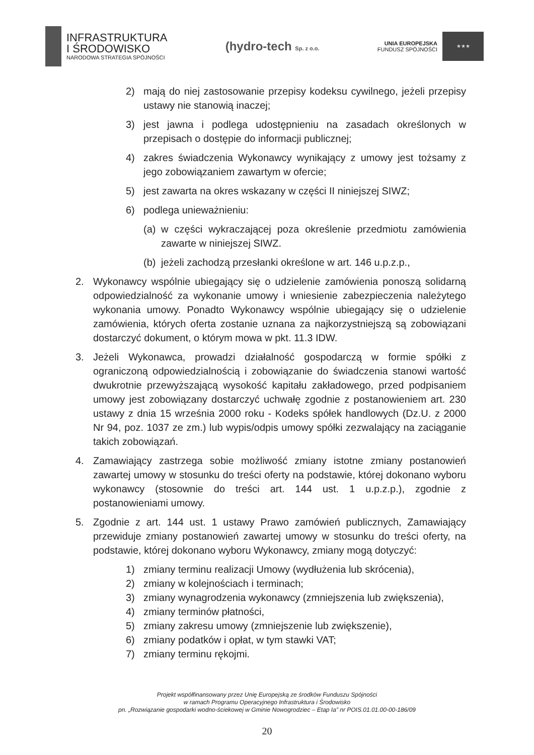INFRASTRUKTURA
I ŚRODOWISKO
NARODOWA STRATEGIA SPÓJNOŚCI
(hydro-tech Sp. z o.o.
UNIA EUROPEJSKA
FUNDUSZ SPÓJNOŚCI
★★★
2) mają do niej zastosowanie przepisy kodeksu cywilnego, jeżeli przepisy ustawy nie stanowią inaczej;
3) jest jawna i podlega udostępnieniu na zasadach określonych w przepisach o dostępie do informacji publicznej;
4) zakres świadczenia Wykonawcy wynikający z umowy jest tożsamy z jego zobowiązaniem zawartym w ofercie;
5) jest zawarta na okres wskazany w części II niniejszej SIWZ;
6) podlega unieważnieniu:
(a) w części wykraczającej poza określenie przedmiotu zamówienia zawarte w niniejszej SIWZ.
(b) jeżeli zachodzą przesłanki określone w art. 146 u.p.z.p.,
2. Wykonawcy wspólnie ubiegający się o udzielenie zamówienia ponoszą solidarną odpowiedzialność za wykonanie umowy i wniesienie zabezpieczenia należytego wykonania umowy. Ponadto Wykonawcy wspólnie ubiegający się o udzielenie zamówienia, których oferta zostanie uznana za najkorzystniejszą są zobowiązani dostarczyć dokument, o którym mowa w pkt. 11.3 IDW.
3. Jeżeli Wykonawca, prowadzi działalność gospodarczą w formie spółki z ograniczoną odpowiedzialnością i zobowiązanie do świadczenia stanowi wartość dwukrotnie przewyższającą wysokość kapitału zakładowego, przed podpisaniem umowy jest zobowiązany dostarczyć uchwałę zgodnie z postanowieniem art. 230 ustawy z dnia 15 września 2000 roku - Kodeks spółek handlowych (Dz.U. z 2000 Nr 94, poz. 1037 ze zm.) lub wypis/odpis umowy spółki zezwalający na zaciąganie takich zobowiązań.
4. Zamawiający zastrzega sobie możliwość zmiany istotne zmiany postanowień zawartej umowy w stosunku do treści oferty na podstawie, której dokonano wyboru wykonawcy (stosownie do treści art. 144 ust. 1 u.p.z.p.), zgodnie z postanowieniami umowy.
5. Zgodnie z art. 144 ust. 1 ustawy Prawo zamówień publicznych, Zamawiający przewiduje zmiany postanowień zawartej umowy w stosunku do treści oferty, na podstawie, której dokonano wyboru Wykonawcy, zmiany mogą dotyczyć:
1) zmiany terminu realizacji Umowy (wydłużenia lub skrócenia),
2) zmiany w kolejnościach i terminach;
3) zmiany wynagrodzenia wykonawcy (zmniejszenia lub zwiększenia),
4) zmiany terminów płatności,
5) zmiany zakresu umowy (zmniejszenie lub zwiększenie),
6) zmiany podatków i opłat, w tym stawki VAT;
7) zmiany terminu rękojmi.
Projekt współfinansowany przez Unię Europejską ze środków Funduszu Spójności
w ramach Programu Operacyjnego Infrastruktura i Środowisko
pn. „Rozwiązanie gospodarki wodno-ściekowej w Gminie Nowogrodziec – Etap Ia” nr POIS.01.01.00-00-186/09
20